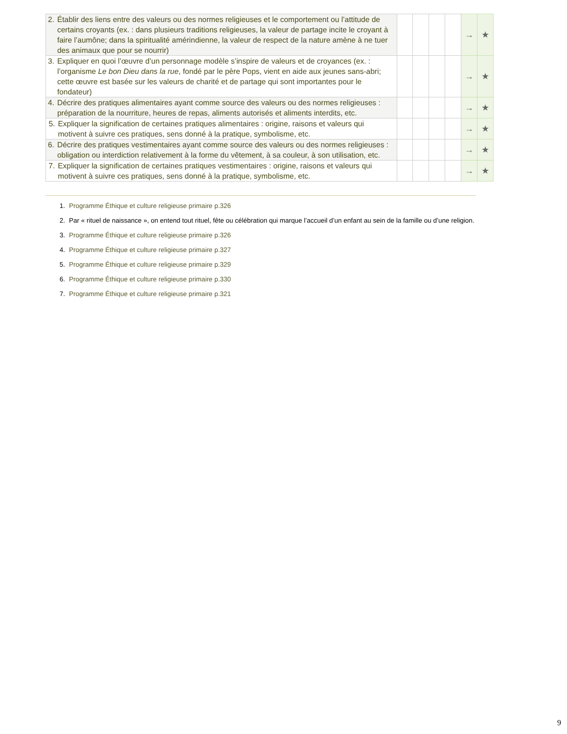| 2. Établir des liens entre des valeurs ou des normes religieuses et le comportement ou l’attitude de certains croyants (ex. : dans plusieurs traditions religieuses, la valeur de partage incite le croyant à faire l’aumône; dans la spiritualité amérindienne, la valeur de respect de la nature amène à ne tuer des animaux que pour se nourrir) | | | | | → | ★ |
| 3. Expliquer en quoi l’œuvre d’un personnage modèle s’inspire de valeurs et de croyances (ex. : l’organisme Le bon Dieu dans la rue , fondé par le père Pops, vient en aide aux jeunes sans-abri; cette œuvre est basée sur les valeurs de charité et de partage qui sont importantes pour le fondateur) | | | | | → | ★ |
| 4. Décrire des pratiques alimentaires ayant comme source des valeurs ou des normes religieuses : préparation de la nourriture, heures de repas, aliments autorisés et aliments interdits, etc. | | | | | → | ★ |
| 5. Expliquer la signification de certaines pratiques alimentaires : origine, raisons et valeurs qui motivent à suivre ces pratiques, sens donné à la pratique, symbolisme, etc. | | | | | → | ★ |
| 6. Décrire des pratiques vestimentaires ayant comme source des valeurs ou des normes religieuses : obligation ou interdiction relativement à la forme du vêtement, à sa couleur, à son utilisation, etc. | | | | | → | ★ |
| 7. Expliquer la signification de certaines pratiques vestimentaires : origine, raisons et valeurs qui motivent à suivre ces pratiques, sens donné à la pratique, symbolisme, etc. | | | | | → | ★ |
1. Programme Éthique et culture religieuse primaire p.326
2. Par « rituel de naissance », on entend tout rituel, fête ou célébration qui marque l’accueil d’un enfant au sein de la famille ou d’une religion.
3. Programme Éthique et culture religieuse primaire p.326
4. Programme Éthique et culture religieuse primaire p.327
5. Programme Éthique et culture religieuse primaire p.329
6. Programme Éthique et culture religieuse primaire p.330
7. Programme Éthique et culture religieuse primaire p.321
9